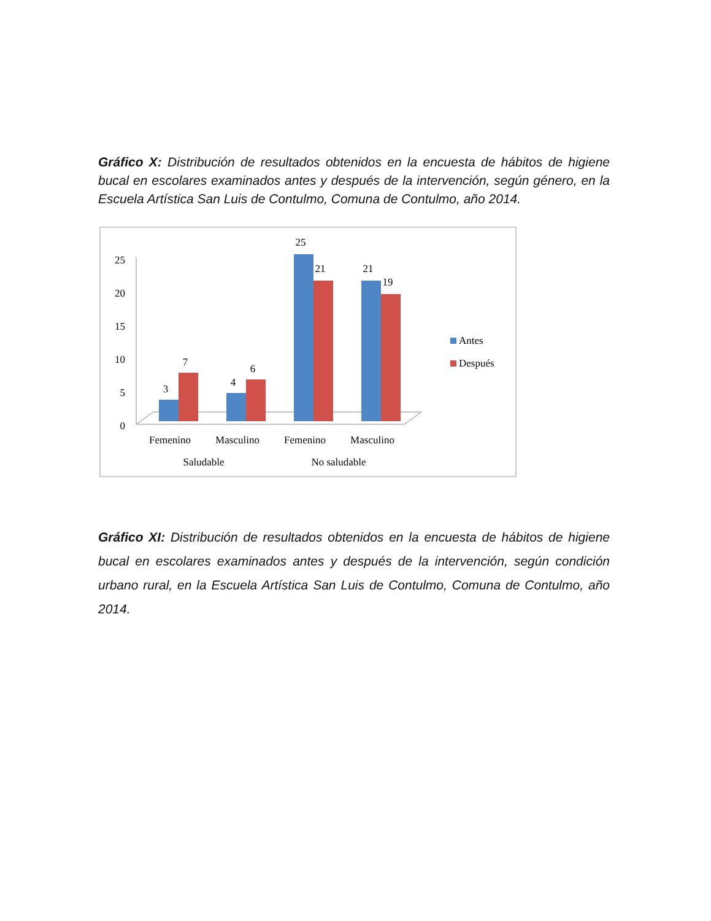Gráfico X: Distribución de resultados obtenidos en la encuesta de hábitos de higiene bucal en escolares examinados antes y después de la intervención, según género, en la Escuela Artística San Luis de Contulmo, Comuna de Contulmo, año 2014.
25
20
15
10
5
0
3
7
4
6
25
21
21
19
Femenino
Masculino
Femenino
Masculino
Saludable
No saludable
Antes
Después
Gráfico XI: Distribución de resultados obtenidos en la encuesta de hábitos de higiene bucal en escolares examinados antes y después de la intervención, según condición urbano rural, en la Escuela Artística San Luis de Contulmo, Comuna de Contulmo, año 2014.